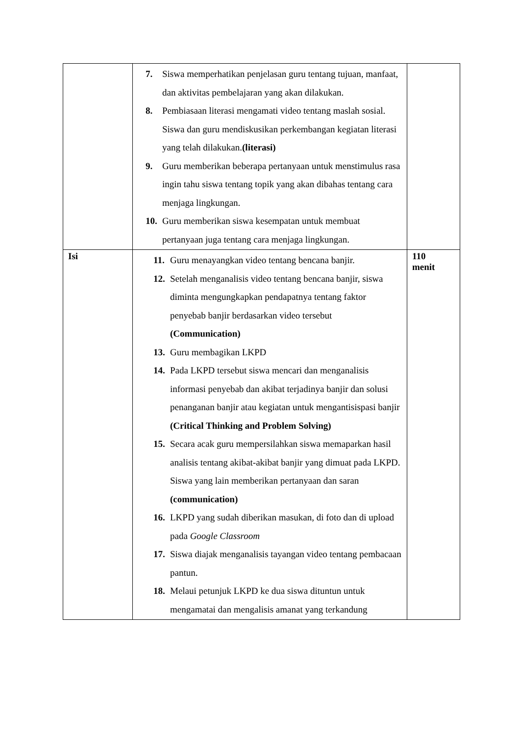| | 7. Siswa memperhatikan penjelasan guru tentang tujuan, manfaat, dan aktivitas pembelajaran yang akan dilakukan. 8. Pembiasaan literasi mengamati video tentang maslah sosial. Siswa dan guru mendiskusikan perkembangan kegiatan literasi yang telah dilakukan. (literasi) 9. Guru memberikan beberapa pertanyaan untuk menstimulus rasa ingin tahu siswa tentang topik yang akan dibahas tentang cara menjaga lingkungan. 10. Guru memberikan siswa kesempatan untuk membuat pertanyaan juga tentang cara menjaga lingkungan. | |
| Isi | 11. Guru menayangkan video tentang bencana banjir. 12. Setelah menganalisis video tentang bencana banjir, siswa diminta mengungkapkan pendapatnya tentang faktor penyebab banjir berdasarkan video tersebut (Communication) 13. Guru membagikan LKPD 14. Pada LKPD tersebut siswa mencari dan menganalisis informasi penyebab dan akibat terjadinya banjir dan solusi penanganan banjir atau kegiatan untuk mengantisispasi banjir (Critical Thinking and Problem Solving) 15. Secara acak guru mempersilahkan siswa memaparkan hasil analisis tentang akibat-akibat banjir yang dimuat pada LKPD. Siswa yang lain memberikan pertanyaan dan saran (communication) 16. LKPD yang sudah diberikan masukan, di foto dan di upload pada Google Classroom 17. Siswa diajak menganalisis tayangan video tentang pembacaan pantun. 18. Melaui petunjuk LKPD ke dua siswa dituntun untuk mengamatai dan mengalisis amanat yang terkandung | 110 menit |